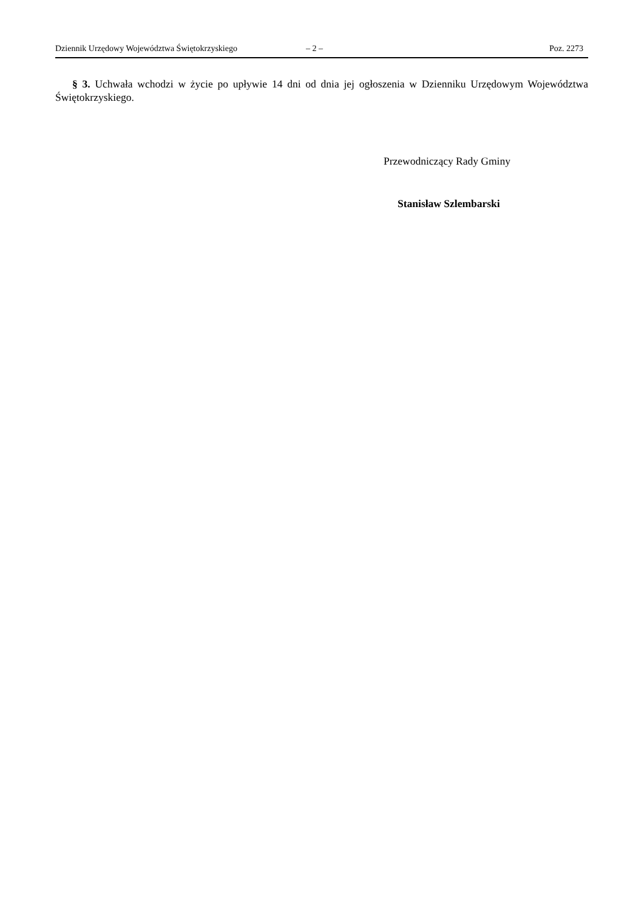Dziennik Urzędowy Województwa Świętokrzyskiego – 2 – Poz. 2273
§ 3. Uchwała wchodzi w życie po upływie 14 dni od dnia jej ogłoszenia w Dzienniku Urzędowym Województwa Świętokrzyskiego.
Przewodniczący Rady Gminy
Stanisław Szlembarski